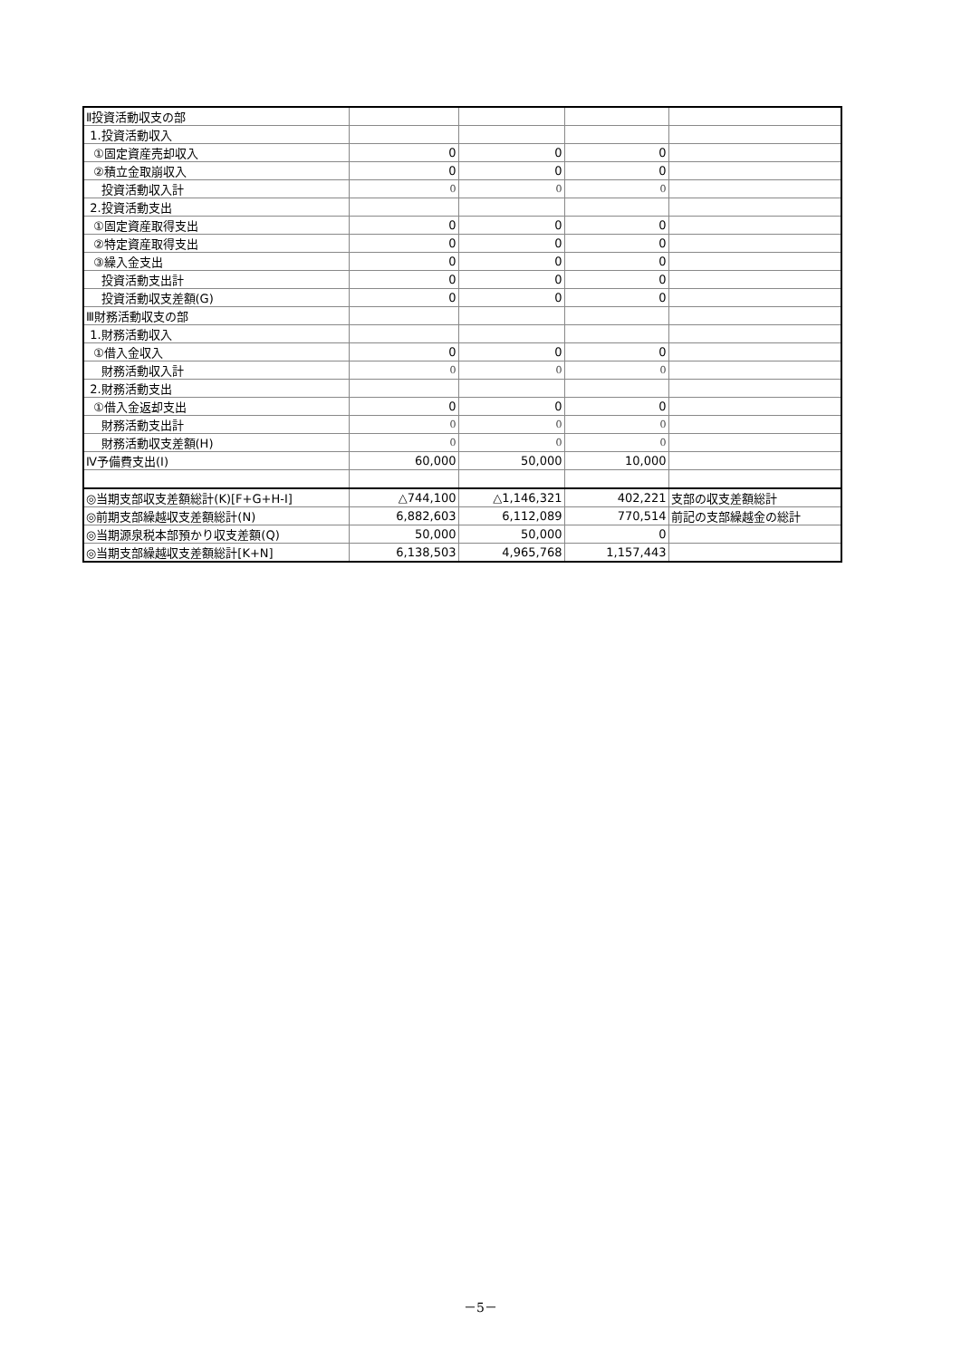| Ⅱ投資活動収支の部 | | | | |
| 1.投資活動収入 | | | | |
| ①固定資産売却収入 | 0 | 0 | 0 | |
| ②積立金取崩収入 | 0 | 0 | 0 | |
| 投資活動収入計 | 0 | 0 | 0 | |
| 2.投資活動支出 | | | | |
| ①固定資産取得支出 | 0 | 0 | 0 | |
| ②特定資産取得支出 | 0 | 0 | 0 | |
| ③繰入金支出 | 0 | 0 | 0 | |
| 投資活動支出計 | 0 | 0 | 0 | |
| 投資活動収支差額(G) | 0 | 0 | 0 | |
| Ⅲ財務活動収支の部 | | | | |
| 1.財務活動収入 | | | | |
| ①借入金収入 | 0 | 0 | 0 | |
| 財務活動収入計 | 0 | 0 | 0 | |
| 2.財務活動支出 | | | | |
| ①借入金返却支出 | 0 | 0 | 0 | |
| 財務活動支出計 | 0 | 0 | 0 | |
| 財務活動収支差額(H) | 0 | 0 | 0 | |
| Ⅳ予備費支出(I) | 60,000 | 50,000 | 10,000 | |
| ◎当期支部収支差額総計(K)[F+G+H-I] | △744,100 | △1,146,321 | 402,221 | 支部の収支差額総計 |
| ◎前期支部繰越収支差額総計(N) | 6,882,603 | 6,112,089 | 770,514 | 前記の支部繰越金の総計 |
| ◎当期源泉税本部預かり収支差額(Q) | 50,000 | 50,000 | 0 | |
| ◎当期支部繰越収支差額総計[K+N] | 6,138,503 | 4,965,768 | 1,157,443 | |
－5－